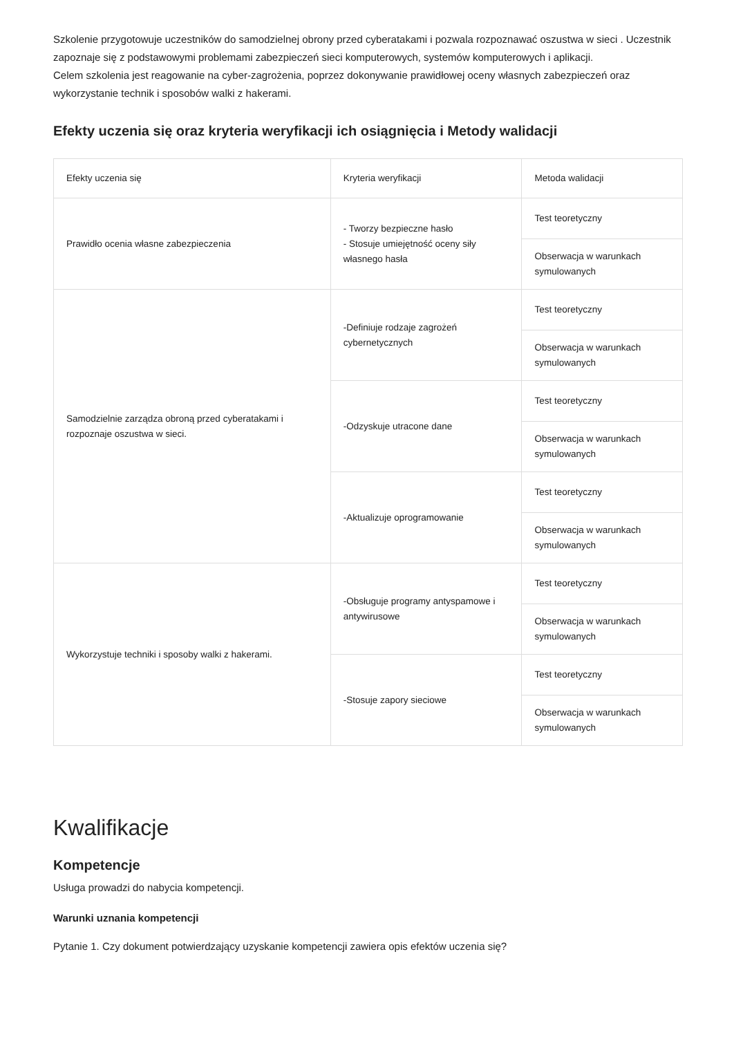Szkolenie przygotowuje uczestników do samodzielnej obrony przed cyberatakami i pozwala rozpoznawać oszustwa w sieci . Uczestnik zapoznaje się z podstawowymi problemami zabezpieczeń sieci komputerowych, systemów komputerowych i aplikacji.
Celem szkolenia jest reagowanie na cyber-zagrożenia, poprzez dokonywanie prawidłowej oceny własnych zabezpieczeń oraz wykorzystanie technik i sposobów walki z hakerami.
Efekty uczenia się oraz kryteria weryfikacji ich osiągnięcia i Metody walidacji
| Efekty uczenia się | Kryteria weryfikacji | Metoda walidacji |
| --- | --- | --- |
| Prawidło ocenia własne zabezpieczenia | - Tworzy bezpieczne hasło - Stosuje umiejętność oceny siły własnego hasła | Test teoretyczny |
| | | Obserwacja w warunkach symulowanych |
| Samodzielnie zarządza obroną przed cyberatakami i rozpoznaje oszustwa w sieci. | -Definiuje rodzaje zagrożeń cybernetycznych | Test teoretyczny |
| | | Obserwacja w warunkach symulowanych |
| | -Odzyskuje utracone dane | Test teoretyczny |
| | | Obserwacja w warunkach symulowanych |
| | -Aktualizuje oprogramowanie | Test teoretyczny |
| | | Obserwacja w warunkach symulowanych |
| Wykorzystuje techniki i sposoby walki z hakerami. | -Obsługuje programy antyspamowe i antywirusowe | Test teoretyczny |
| | | Obserwacja w warunkach symulowanych |
| | -Stosuje zapory sieciowe | Test teoretyczny |
| | | Obserwacja w warunkach symulowanych |
Kwalifikacje
Kompetencje
Usługa prowadzi do nabycia kompetencji.
Warunki uznania kompetencji
Pytanie 1. Czy dokument potwierdzający uzyskanie kompetencji zawiera opis efektów uczenia się?